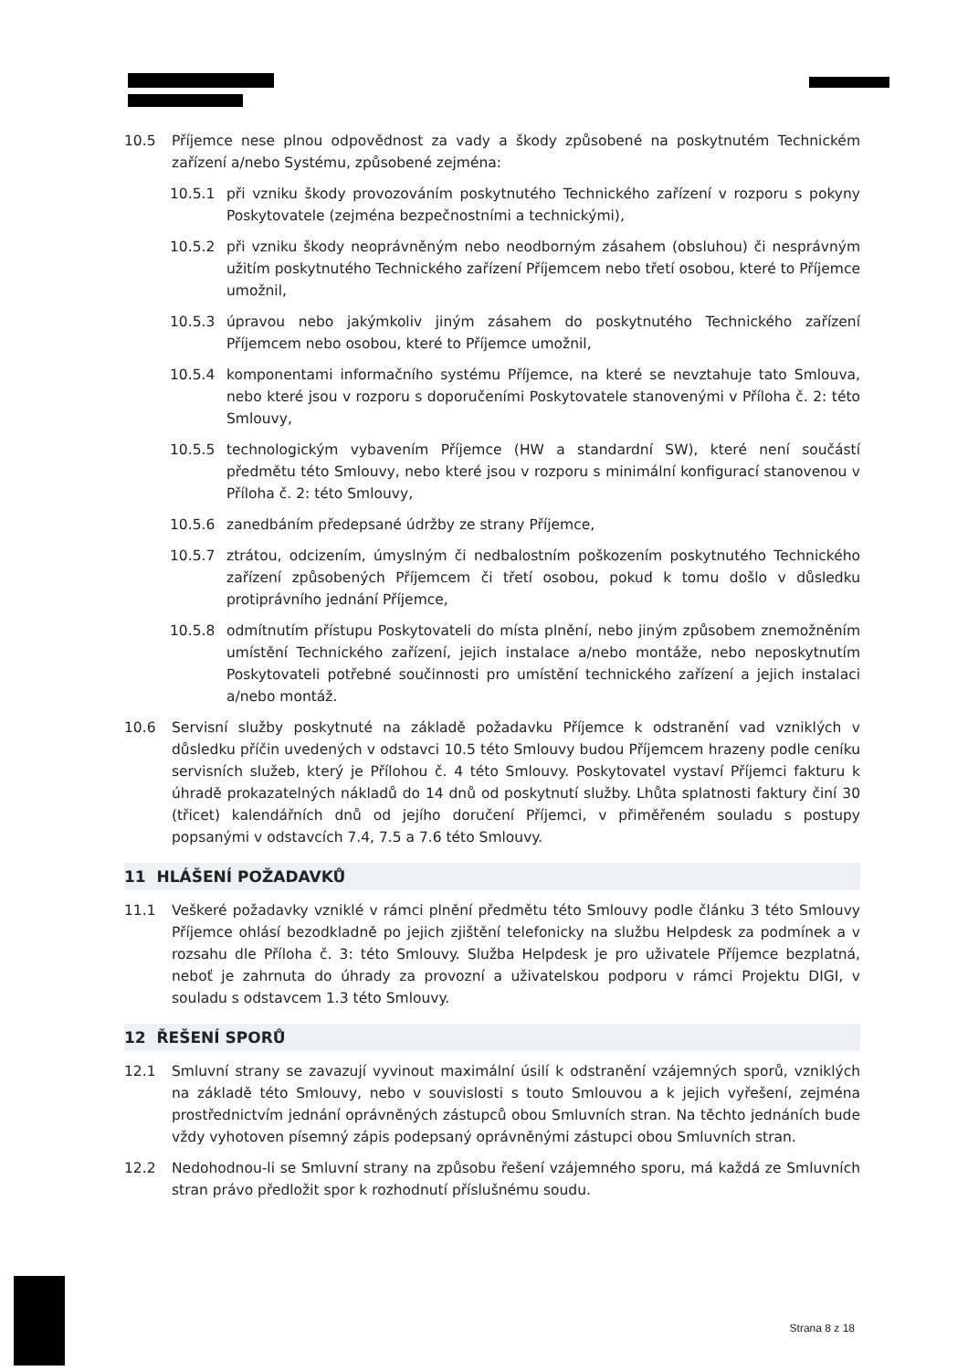10.5 Příjemce nese plnou odpovědnost za vady a škody způsobené na poskytnutém Technickém zařízení a/nebo Systému, způsobené zejména:
10.5.1 při vzniku škody provozováním poskytnutého Technického zařízení v rozporu s pokyny Poskytovatele (zejména bezpečnostními a technickými),
10.5.2 při vzniku škody neoprávněným nebo neodborným zásahem (obsluhou) či nesprávným užitím poskytnutého Technického zařízení Příjemcem nebo třetí osobou, které to Příjemce umožnil,
10.5.3 úpravou nebo jakýmkoliv jiným zásahem do poskytnutého Technického zařízení Příjemcem nebo osobou, které to Příjemce umožnil,
10.5.4 komponentami informačního systému Příjemce, na které se nevztahuje tato Smlouva, nebo které jsou v rozporu s doporučeními Poskytovatele stanovenými v Příloha č. 2: této Smlouvy,
10.5.5 technologickým vybavením Příjemce (HW a standardní SW), které není součástí předmětu této Smlouvy, nebo které jsou v rozporu s minimální konfigurací stanovenou v Příloha č. 2: této Smlouvy,
10.5.6 zanedbáním předepsané údržby ze strany Příjemce,
10.5.7 ztrátou, odcizením, úmyslným či nedbalostním poškozením poskytnutého Technického zařízení způsobených Příjemcem či třetí osobou, pokud k tomu došlo v důsledku protiprávního jednání Příjemce,
10.5.8 odmítnutím přístupu Poskytovateli do místa plnění, nebo jiným způsobem znemožněním umístění Technického zařízení, jejich instalace a/nebo montáže, nebo neposkytnutím Poskytovateli potřebné součinnosti pro umístění technického zařízení a jejich instalaci a/nebo montáž.
10.6 Servisní služby poskytnuté na základě požadavku Příjemce k odstranění vad vzniklých v důsledku příčin uvedených v odstavci 10.5 této Smlouvy budou Příjemcem hrazeny podle ceníku servisních služeb, který je Přílohou č. 4 této Smlouvy. Poskytovatel vystaví Příjemci fakturu k úhradě prokazatelných nákladů do 14 dnů od poskytnutí služby. Lhůta splatnosti faktury činí 30 (třicet) kalendářních dnů od jejího doručení Příjemci, v přiměřeném souladu s postupy popsanými v odstavcích 7.4, 7.5 a 7.6 této Smlouvy.
11 HLÁŠENÍ POŽADAVKŮ
11.1 Veškeré požadavky vzniklé v rámci plnění předmětu této Smlouvy podle článku 3 této Smlouvy Příjemce ohlásí bezodkladně po jejich zjištění telefonicky na službu Helpdesk za podmínek a v rozsahu dle Příloha č. 3: této Smlouvy. Služba Helpdesk je pro uživatele Příjemce bezplatná, neboť je zahrnuta do úhrady za provozní a uživatelskou podporu v rámci Projektu DIGI, v souladu s odstavcem 1.3 této Smlouvy.
12 ŘEŠENÍ SPORŮ
12.1 Smluvní strany se zavazují vyvinout maximální úsilí k odstranění vzájemných sporů, vzniklých na základě této Smlouvy, nebo v souvislosti s touto Smlouvou a k jejich vyřešení, zejména prostřednictvím jednání oprávněných zástupců obou Smluvních stran. Na těchto jednáních bude vždy vyhotoven písemný zápis podepsaný oprávněnými zástupci obou Smluvních stran.
12.2 Nedohodnou-li se Smluvní strany na způsobu řešení vzájemného sporu, má každá ze Smluvních stran právo předložit spor k rozhodnutí příslušnému soudu.
Strana 8 z 18